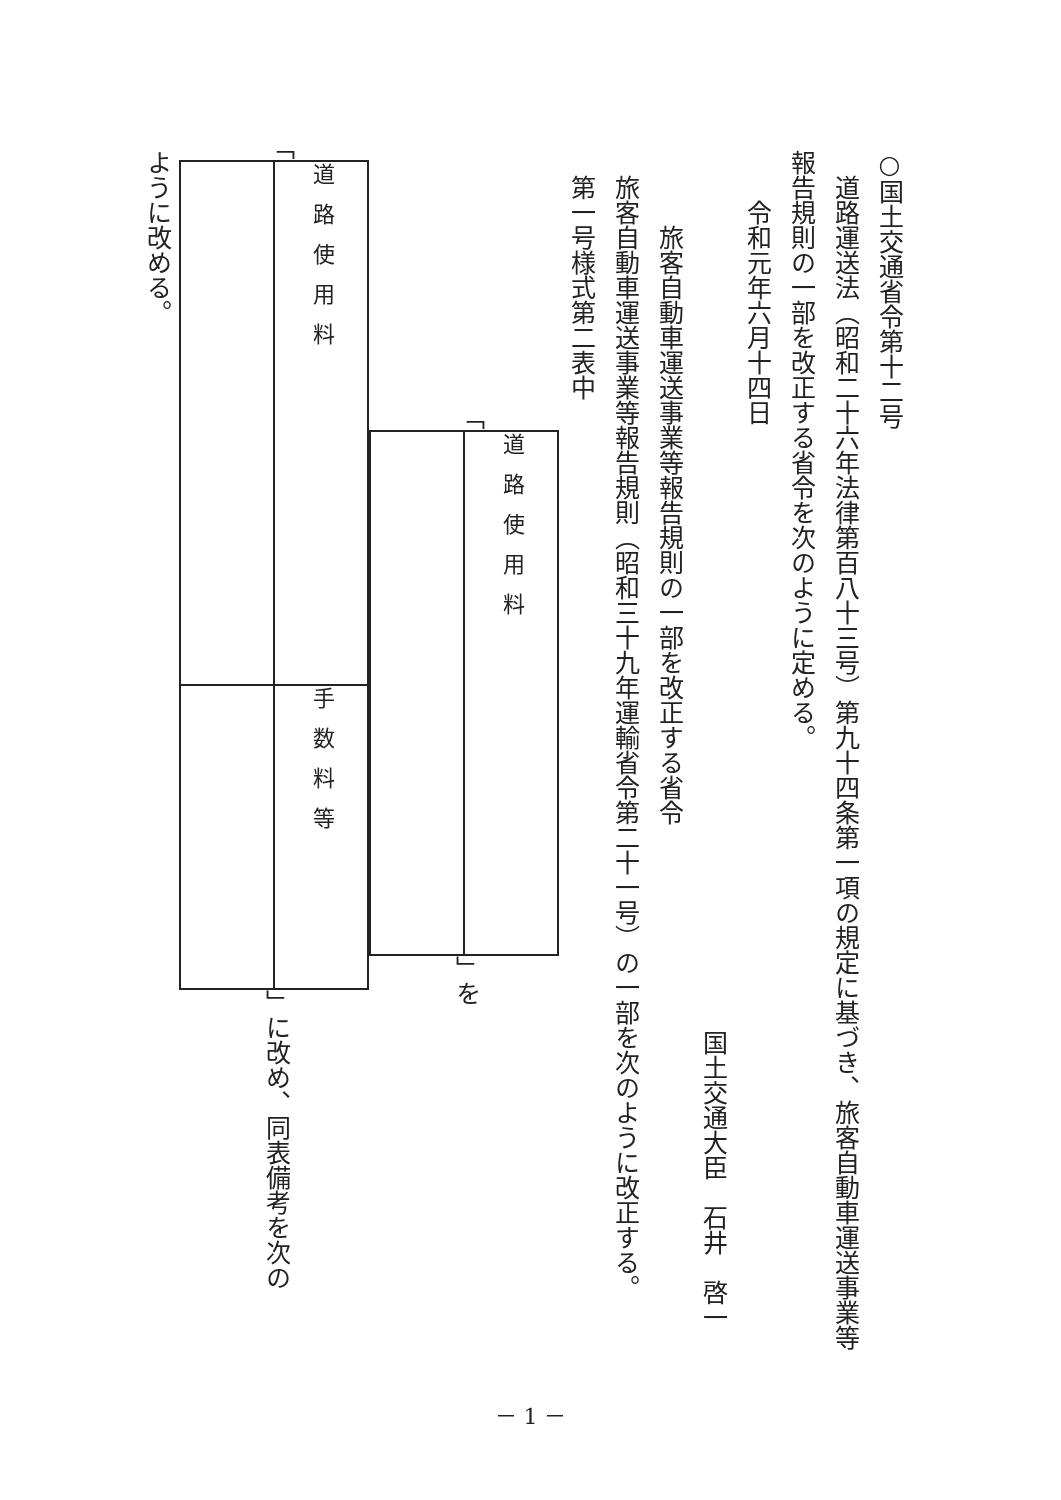○国土交通省令第十二号
　道路運送法（昭和二十六年法律第百八十三号）第九十四条第一項の規定に基づき、旅客自動車運送事業等報告規則の一部を改正する省令を次のように定める。
　　令和元年六月十四日
国土交通大臣　石井　啓一
　　　旅客自動車運送事業等報告規則の一部を改正する省令
　旅客自動車運送事業等報告規則（昭和三十九年運輸省令第二十一号）の一部を次のように改正する。
　第一号様式第二表中
「
| 道路使用料 |
」を
「
| 道路使用料 | 手数料等 |
」に改め、同表備考を次の
ように改める。
－ 1 －